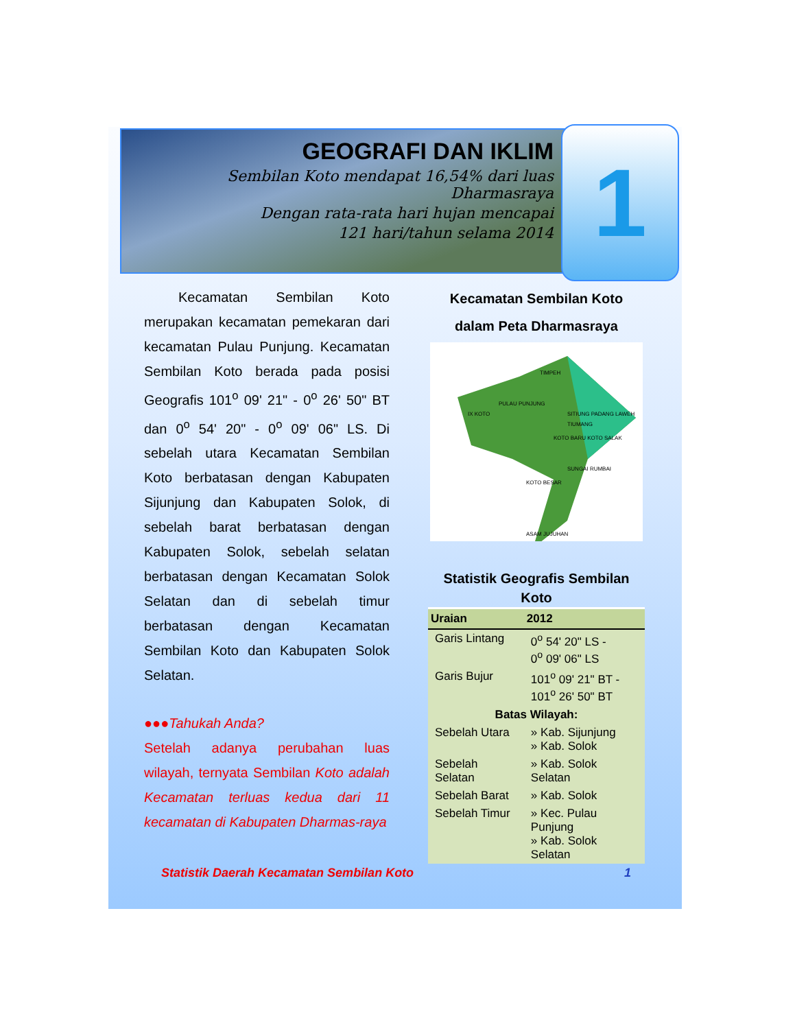GEOGRAFI DAN IKLIM
Sembilan Koto mendapat 16,54% dari luas Dharmasraya
Dengan rata-rata hari hujan mencapai
121 hari/tahun selama 2014
1
Kecamatan Sembilan Koto merupakan kecamatan pemekaran dari kecamatan Pulau Punjung. Kecamatan Sembilan Koto berada pada posisi Geografis 101<sup>o</sup> 09' 21" - 0<sup>o</sup> 26' 50" BT dan 0<sup>o</sup> 54' 20" - 0<sup>o</sup> 09' 06" LS. Di sebelah utara Kecamatan Sembilan Koto berbatasan dengan Kabupaten Sijunjung dan Kabupaten Solok, di sebelah barat berbatasan dengan Kabupaten Solok, sebelah selatan berbatasan dengan Kecamatan Solok Selatan dan di sebelah timur berbatasan dengan Kecamatan Sembilan Koto dan Kabupaten Solok Selatan.
●●●Tahukah Anda?
Setelah adanya perubahan luas wilayah, ternyata Sembilan Koto adalah Kecamatan terluas kedua dari 11 kecamatan di Kabupaten Dharmas-raya
Kecamatan Sembilan Koto
dalam Peta Dharmasraya
TIMPEH
PULAU PUNJUNG
IX KOTO SITIUNG PADANG LAWEH
TIUMANG
KOTO BARU KOTO SALAK
SUNGAI RUMBAI
KOTO BESAR
ASAM JUJUHAN
Statistik Geografis Sembilan Koto
| Uraian | 2012 |
| --- | --- |
| Garis Lintang | 0<sup>o</sup> 54' 20" LS - 0<sup>o</sup> 09' 06" LS |
| Garis Bujur | 101<sup>o</sup> 09' 21" BT - 101<sup>o</sup> 26' 50" BT |
| Batas Wilayah: | |
| Sebelah Utara | » Kab. Sijunjung » Kab. Solok |
| Sebelah Selatan | » Kab. Solok Selatan |
| Sebelah Barat | » Kab. Solok |
| Sebelah Timur | » Kec. Pulau Punjung » Kab. Solok Selatan |
Statistik Daerah Kecamatan Sembilan Koto 1